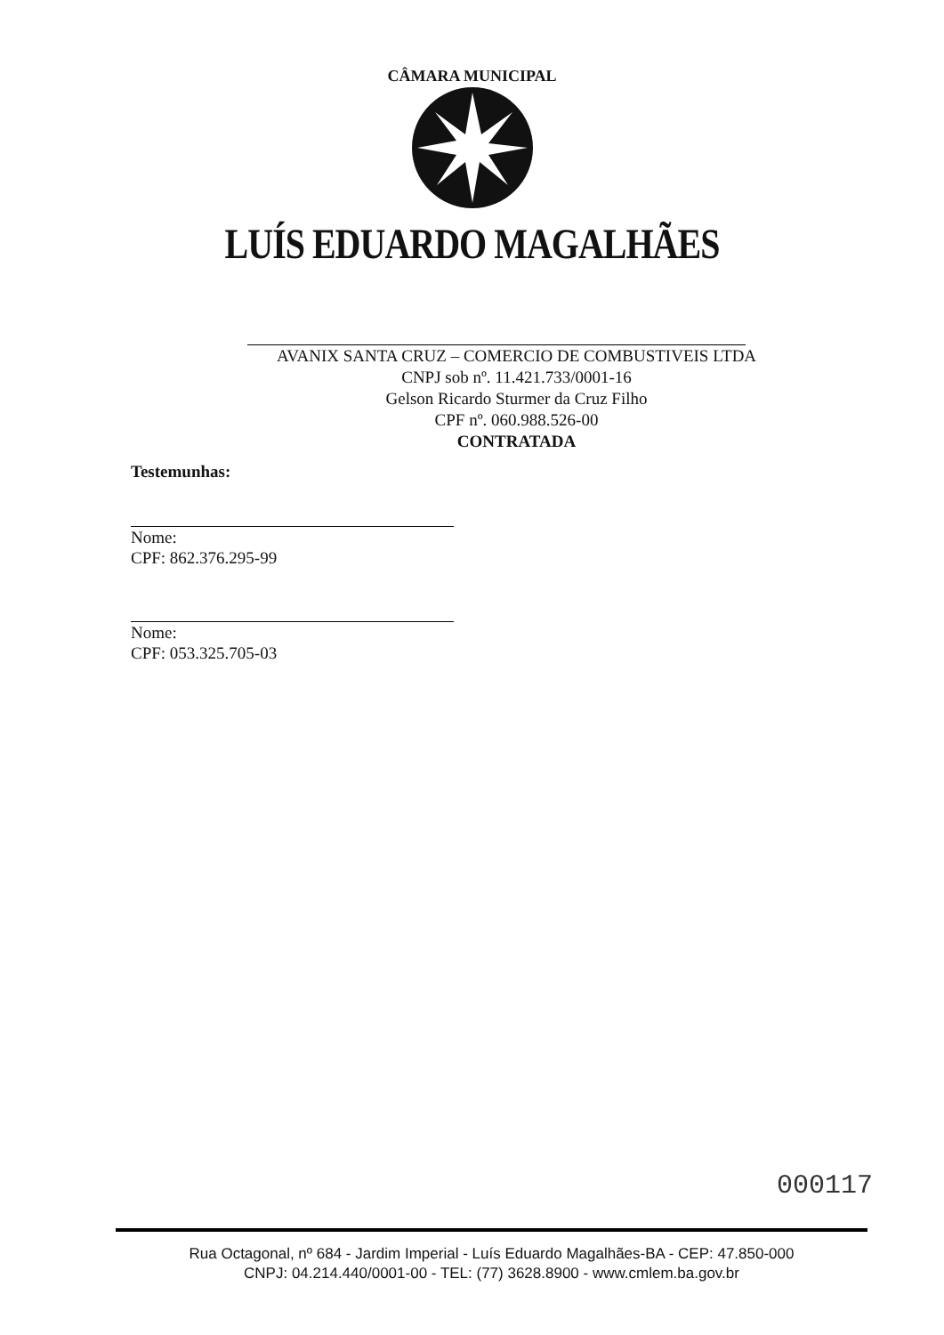CÂMARA MUNICIPAL
LUÍS EDUARDO MAGALHÃES
AVANIX SANTA CRUZ – COMERCIO DE COMBUSTIVEIS LTDA
CNPJ sob nº. 11.421.733/0001-16
Gelson Ricardo Sturmer da Cruz Filho
CPF nº. 060.988.526-00
CONTRATADA
Testemunhas:
Nome:
CPF: 862.376.295-99
Nome:
CPF: 053.325.705-03
000117
Rua Octagonal, nº 684 - Jardim Imperial - Luís Eduardo Magalhães-BA - CEP: 47.850-000
CNPJ: 04.214.440/0001-00 - TEL: (77) 3628.8900 - www.cmlem.ba.gov.br